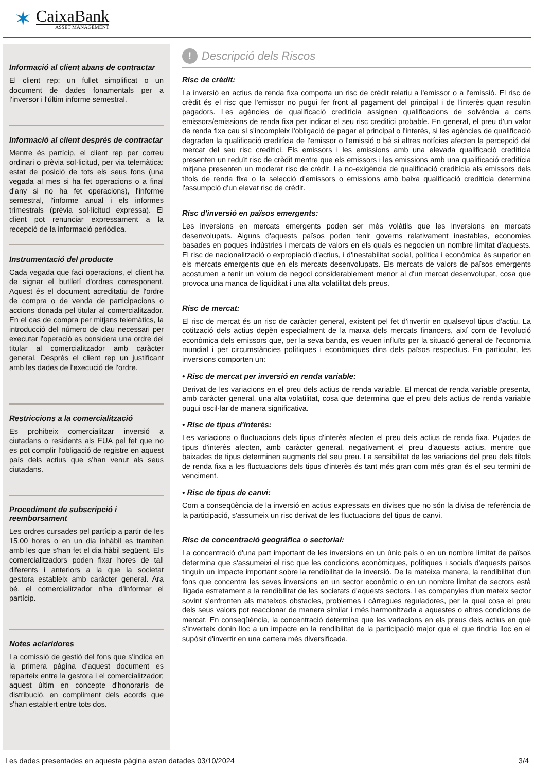✶
CaixaBank
ASSET MANAGEMENT
Informació al client abans de contractar
El client rep: un fullet simplificat o un document de dades fonamentals per a l'inversor i l'últim informe semestral.
Informació al client després de contractar
Mentre és partícip, el client rep per correu ordinari o prèvia sol·licitud, per via telemàtica: estat de posició de tots els seus fons (una vegada al mes si ha fet operacions o a final d'any si no ha fet operacions), l'informe semestral, l'informe anual i els informes trimestrals (prèvia sol·licitud expressa). El client pot renunciar expressament a la recepció de la informació periòdica.
Instrumentació del producte
Cada vegada que faci operacions, el client ha de signar el butlletí d'ordres corresponent. Aquest és el document acreditatiu de l'ordre de compra o de venda de participacions o accions donada pel titular al comercialitzador. En el cas de compra per mitjans telemàtics, la introducció del número de clau necessari per executar l'operació es considera una ordre del titular al comercialitzador amb caràcter general. Després el client rep un justificant amb les dades de l'execució de l'ordre.
Restriccions a la comercialització
Es prohibeix comercialitzar inversió a ciutadans o residents als EUA pel fet que no es pot complir l'obligació de registre en aquest país dels actius que s'han venut als seus ciutadans.
Procediment de subscripció i reemborsament
Les ordres cursades pel partícip a partir de les 15.00 hores o en un dia inhàbil es tramiten amb les que s'han fet el dia hàbil següent. Els comercialitzadors poden fixar hores de tall diferents i anteriors a la que la societat gestora estableix amb caràcter general. Ara bé, el comercialitzador n'ha d'informar el partícip.
Notes aclaridores
La comissió de gestió del fons que s'indica en la primera pàgina d'aquest document es reparteix entre la gestora i el comercialitzador; aquest últim en concepte d'honoraris de distribució, en compliment dels acords que s'han establert entre tots dos.
! Descripció dels Riscos
Risc de crèdit:
La inversió en actius de renda fixa comporta un risc de crèdit relatiu a l'emissor o a l'emissió. El risc de crèdit és el risc que l'emissor no pugui fer front al pagament del principal i de l'interès quan resultin pagadors. Les agències de qualificació creditícia assignen qualificacions de solvència a certs emissors/emissions de renda fixa per indicar el seu risc creditici probable. En general, el preu d'un valor de renda fixa cau si s'incompleix l'obligació de pagar el principal o l'interès, si les agències de qualificació degraden la qualificació creditícia de l'emissor o l'emissió o bé si altres notícies afecten la percepció del mercat del seu risc creditici. Els emissors i les emissions amb una elevada qualificació creditícia presenten un reduït risc de crèdit mentre que els emissors i les emissions amb una qualificació creditícia mitjana presenten un moderat risc de crèdit. La no-exigència de qualificació creditícia als emissors dels títols de renda fixa o la selecció d'emissors o emissions amb baixa qualificació creditícia determina l'assumpció d'un elevat risc de crèdit.
Risc d'inversió en països emergents:
Les inversions en mercats emergents poden ser més volàtils que les inversions en mercats desenvolupats. Alguns d'aquests països poden tenir governs relativament inestables, economies basades en poques indústries i mercats de valors en els quals es negocien un nombre limitat d'aquests. El risc de nacionalització o expropiació d'actius, i d'inestabilitat social, política i econòmica és superior en els mercats emergents que en els mercats desenvolupats. Els mercats de valors de països emergents acostumen a tenir un volum de negoci considerablement menor al d'un mercat desenvolupat, cosa que provoca una manca de liquiditat i una alta volatilitat dels preus.
Risc de mercat:
El risc de mercat és un risc de caràcter general, existent pel fet d'invertir en qualsevol tipus d'actiu. La cotització dels actius depèn especialment de la marxa dels mercats financers, així com de l'evolució econòmica dels emissors que, per la seva banda, es veuen influïts per la situació general de l'economia mundial i per circumstàncies polítiques i econòmiques dins dels països respectius. En particular, les inversions comporten un:
• Risc de mercat per inversió en renda variable:
Derivat de les variacions en el preu dels actius de renda variable. El mercat de renda variable presenta, amb caràcter general, una alta volatilitat, cosa que determina que el preu dels actius de renda variable pugui oscil·lar de manera significativa.
• Risc de tipus d'interès:
Les variacions o fluctuacions dels tipus d'interès afecten el preu dels actius de renda fixa. Pujades de tipus d'interès afecten, amb caràcter general, negativament el preu d'aquests actius, mentre que baixades de tipus determinen augments del seu preu. La sensibilitat de les variacions del preu dels títols de renda fixa a les fluctuacions dels tipus d'interès és tant més gran com més gran és el seu termini de venciment.
• Risc de tipus de canvi:
Com a conseqüència de la inversió en actius expressats en divises que no són la divisa de referència de la participació, s'assumeix un risc derivat de les fluctuacions del tipus de canvi.
Risc de concentració geogràfica o sectorial:
La concentració d'una part important de les inversions en un únic país o en un nombre limitat de països determina que s'assumeixi el risc que les condicions econòmiques, polítiques i socials d'aquests països tinguin un impacte important sobre la rendibilitat de la inversió. De la mateixa manera, la rendibilitat d'un fons que concentra les seves inversions en un sector econòmic o en un nombre limitat de sectors està lligada estretament a la rendibilitat de les societats d'aquests sectors. Les companyies d'un mateix sector sovint s'enfronten als mateixos obstacles, problemes i càrregues reguladores, per la qual cosa el preu dels seus valors pot reaccionar de manera similar i més harmonitzada a aquestes o altres condicions de mercat. En conseqüència, la concentració determina que les variacions en els preus dels actius en què s'inverteix donin lloc a un impacte en la rendibilitat de la participació major que el que tindria lloc en el supòsit d'invertir en una cartera més diversificada.
Les dades presentades en aquesta pàgina estan datades 03/10/2024 3/4